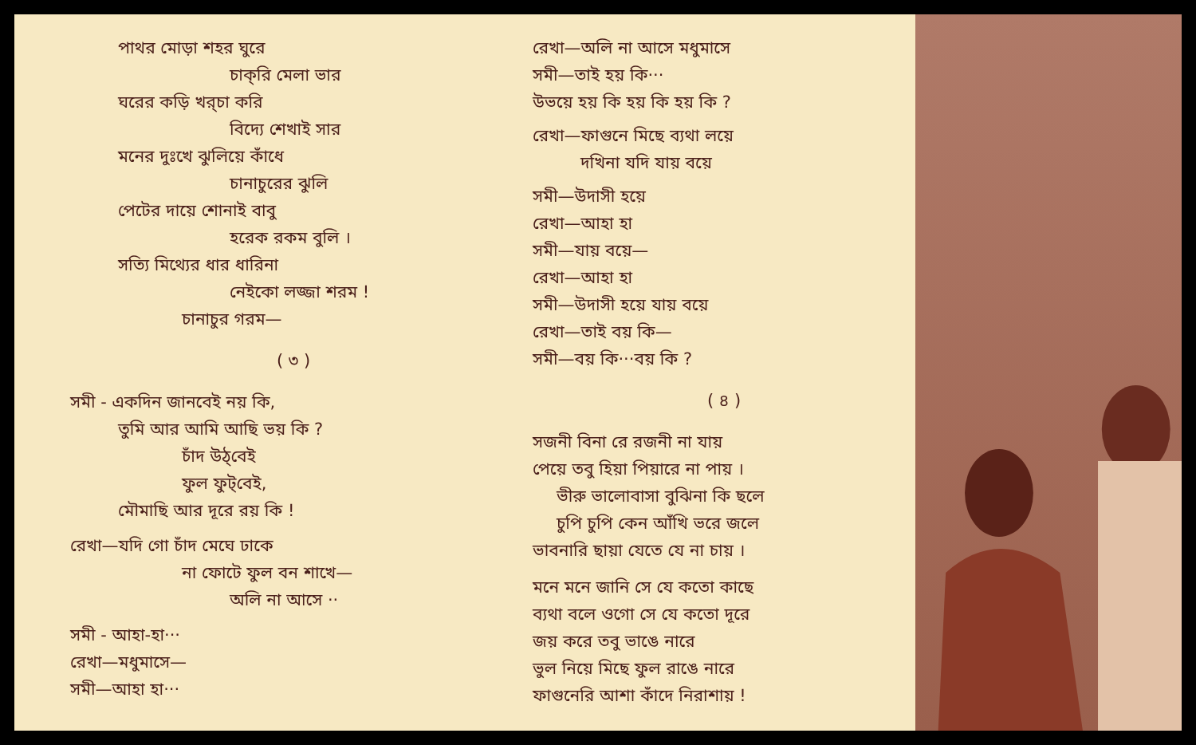পাথর মোড়া শহর ঘুরে
চাক্‌রি মেলা ভার
ঘরের কড়ি খর্‌চা করি
বিদ্যে শেখাই সার
মনের দুঃখে ঝুলিয়ে কাঁধে
চানাচুরের ঝুলি
পেটের দায়ে শোনাই বাবু
হরেক রকম বুলি ।
সত্যি মিথ্যের ধার ধারিনা
নেইকো লজ্জা শরম !
চানাচুর গরম—
( ৩ )
সমী - একদিন জানবেই নয় কি,
তুমি আর আমি আছি ভয় কি ?
চাঁদ উঠ্‌বেই
ফুল ফুট্‌বেই,
মৌমাছি আর দূরে রয় কি !
রেখা—যদি গো চাঁদ মেঘে ঢাকে
না ফোটে ফুল বন শাখে—
অলি না আসে ··
সমী - আহা-হা···
রেখা—মধুমাসে—
সমী—আহা হা···
রেখা—অলি না আসে মধুমাসে
সমী—তাই হয় কি···
উভয়ে হয় কি হয় কি হয় কি ?
রেখা—ফাগুনে মিছে ব্যথা লয়ে
দখিনা যদি যায় বয়ে
সমী—উদাসী হয়ে
রেখা—আহা হা
সমী—যায় বয়ে—
রেখা—আহা হা
সমী—উদাসী হয়ে যায় বয়ে
রেখা—তাই বয় কি—
সমী—বয় কি···বয় কি ?
( ৪ )
সজনী বিনা রে রজনী না যায়
পেয়ে তবু হিয়া পিয়ারে না পায় ।
ভীরু ভালোবাসা বুঝিনা কি ছলে
চুপি চুপি কেন আঁখি ভরে জলে
ভাবনারি ছায়া যেতে যে না চায় ।
মনে মনে জানি সে যে কতো কাছে
ব্যথা বলে ওগো সে যে কতো দূরে
জয় করে তবু ভাঙে নারে
ভুল নিয়ে মিছে ফুল রাঙে নারে
ফাগুনেরি আশা কাঁদে নিরাশায় !